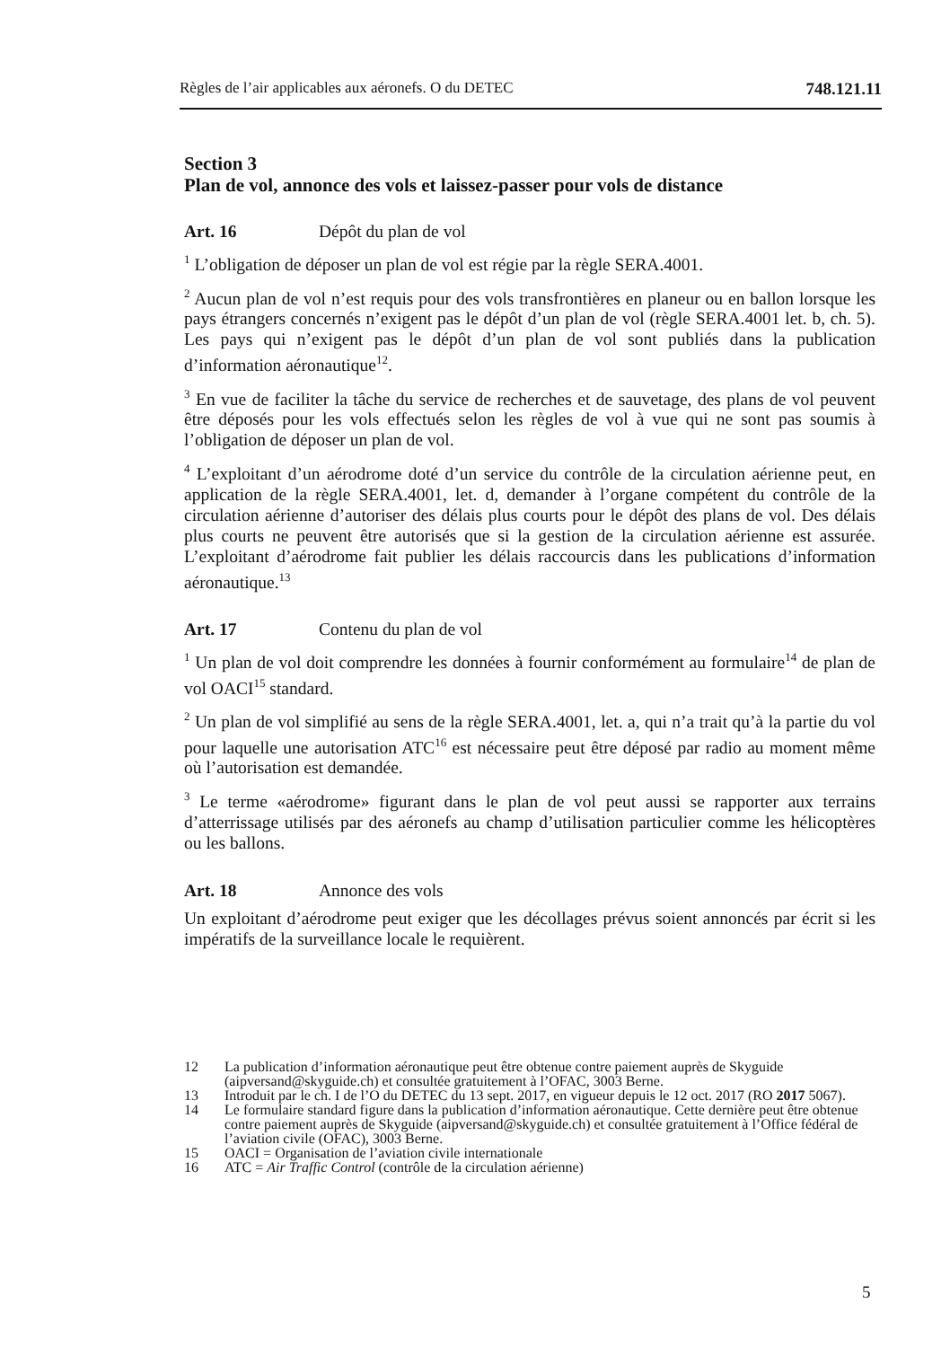Règles de l’air applicables aux aéronefs. O du DETEC 748.121.11
Section 3
Plan de vol, annonce des vols et laissez-passer pour vols de distance
Art. 16 Dépôt du plan de vol
<sup>1</sup> L’obligation de déposer un plan de vol est régie par la règle SERA.4001.
<sup>2</sup> Aucun plan de vol n’est requis pour des vols transfrontières en planeur ou en ballon lorsque les pays étrangers concernés n’exigent pas le dépôt d’un plan de vol (règle SERA.4001 let. b, ch. 5). Les pays qui n’exigent pas le dépôt d’un plan de vol sont publiés dans la publication d’information aéronautique<sup>12</sup>.
<sup>3</sup> En vue de faciliter la tâche du service de recherches et de sauvetage, des plans de vol peuvent être déposés pour les vols effectués selon les règles de vol à vue qui ne sont pas soumis à l’obligation de déposer un plan de vol.
<sup>4</sup> L’exploitant d’un aérodrome doté d’un service du contrôle de la circulation aérienne peut, en application de la règle SERA.4001, let. d, demander à l’organe compétent du contrôle de la circulation aérienne d’autoriser des délais plus courts pour le dépôt des plans de vol. Des délais plus courts ne peuvent être autorisés que si la gestion de la circulation aérienne est assurée. L’exploitant d’aérodrome fait publier les délais raccourcis dans les publications d’information aéronautique.<sup>13</sup>
Art. 17 Contenu du plan de vol
<sup>1</sup> Un plan de vol doit comprendre les données à fournir conformément au formulaire<sup>14</sup> de plan de vol OACI<sup>15</sup> standard.
<sup>2</sup> Un plan de vol simplifié au sens de la règle SERA.4001, let. a, qui n’a trait qu’à la partie du vol pour laquelle une autorisation ATC<sup>16</sup> est nécessaire peut être déposé par radio au moment même où l’autorisation est demandée.
<sup>3</sup> Le terme «aérodrome» figurant dans le plan de vol peut aussi se rapporter aux terrains d’atterrissage utilisés par des aéronefs au champ d’utilisation particulier comme les hélicoptères ou les ballons.
Art. 18 Annonce des vols
Un exploitant d’aérodrome peut exiger que les décollages prévus soient annoncés par écrit si les impératifs de la surveillance locale le requièrent.
12 La publication d’information aéronautique peut être obtenue contre paiement auprès de Skyguide (aipversand@skyguide.ch) et consultée gratuitement à l’OFAC, 3003 Berne.
13 Introduit par le ch. I de l’O du DETEC du 13 sept. 2017, en vigueur depuis le 12 oct. 2017 (RO 2017 5067).
14 Le formulaire standard figure dans la publication d’information aéronautique. Cette dernière peut être obtenue contre paiement auprès de Skyguide (aipversand@skyguide.ch) et consultée gratuitement à l’Office fédéral de l’aviation civile (OFAC), 3003 Berne.
15 OACI = Organisation de l’aviation civile internationale
16 ATC = Air Traffic Control (contrôle de la circulation aérienne)
5